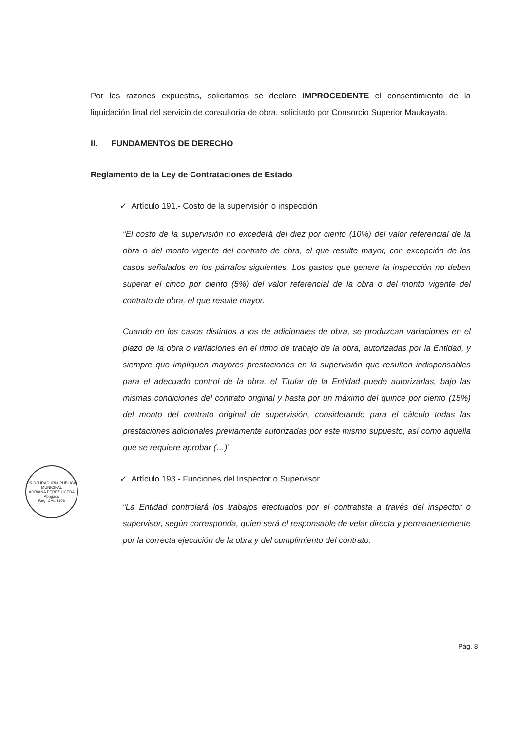Por las razones expuestas, solicitamos se declare IMPROCEDENTE el consentimiento de la liquidación final del servicio de consultoría de obra, solicitado por Consorcio Superior Maukayata.
II. FUNDAMENTOS DE DERECHO
Reglamento de la Ley de Contrataciones de Estado
✓ Artículo 191.- Costo de la supervisión o inspección
“El costo de la supervisión no excederá del diez por ciento (10%) del valor referencial de la obra o del monto vigente del contrato de obra, el que resulte mayor, con excepción de los casos señalados en los párrafos siguientes. Los gastos que genere la inspección no deben superar el cinco por ciento (5%) del valor referencial de la obra o del monto vigente del contrato de obra, el que resulte mayor.
Cuando en los casos distintos a los de adicionales de obra, se produzcan variaciones en el plazo de la obra o variaciones en el ritmo de trabajo de la obra, autorizadas por la Entidad, y siempre que impliquen mayores prestaciones en la supervisión que resulten indispensables para el adecuado control de la obra, el Titular de la Entidad puede autorizarlas, bajo las mismas condiciones del contrato original y hasta por un máximo del quince por ciento (15%) del monto del contrato original de supervisión, considerando para el cálculo todas las prestaciones adicionales previamente autorizadas por este mismo supuesto, así como aquella que se requiere aprobar (…)”
✓ Artículo 193.- Funciones del Inspector o Supervisor
“La Entidad controlará los trabajos efectuados por el contratista a través del inspector o supervisor, según corresponda, quien será el responsable de velar directa y permanentemente por la correcta ejecución de la obra y del cumplimiento del contrato.
PROCURADURIA PUBLICA MUNICIPAL
ADRIANA PEREZ UCEDA
Abogado
Reg. CAL 4103
Pág. 8